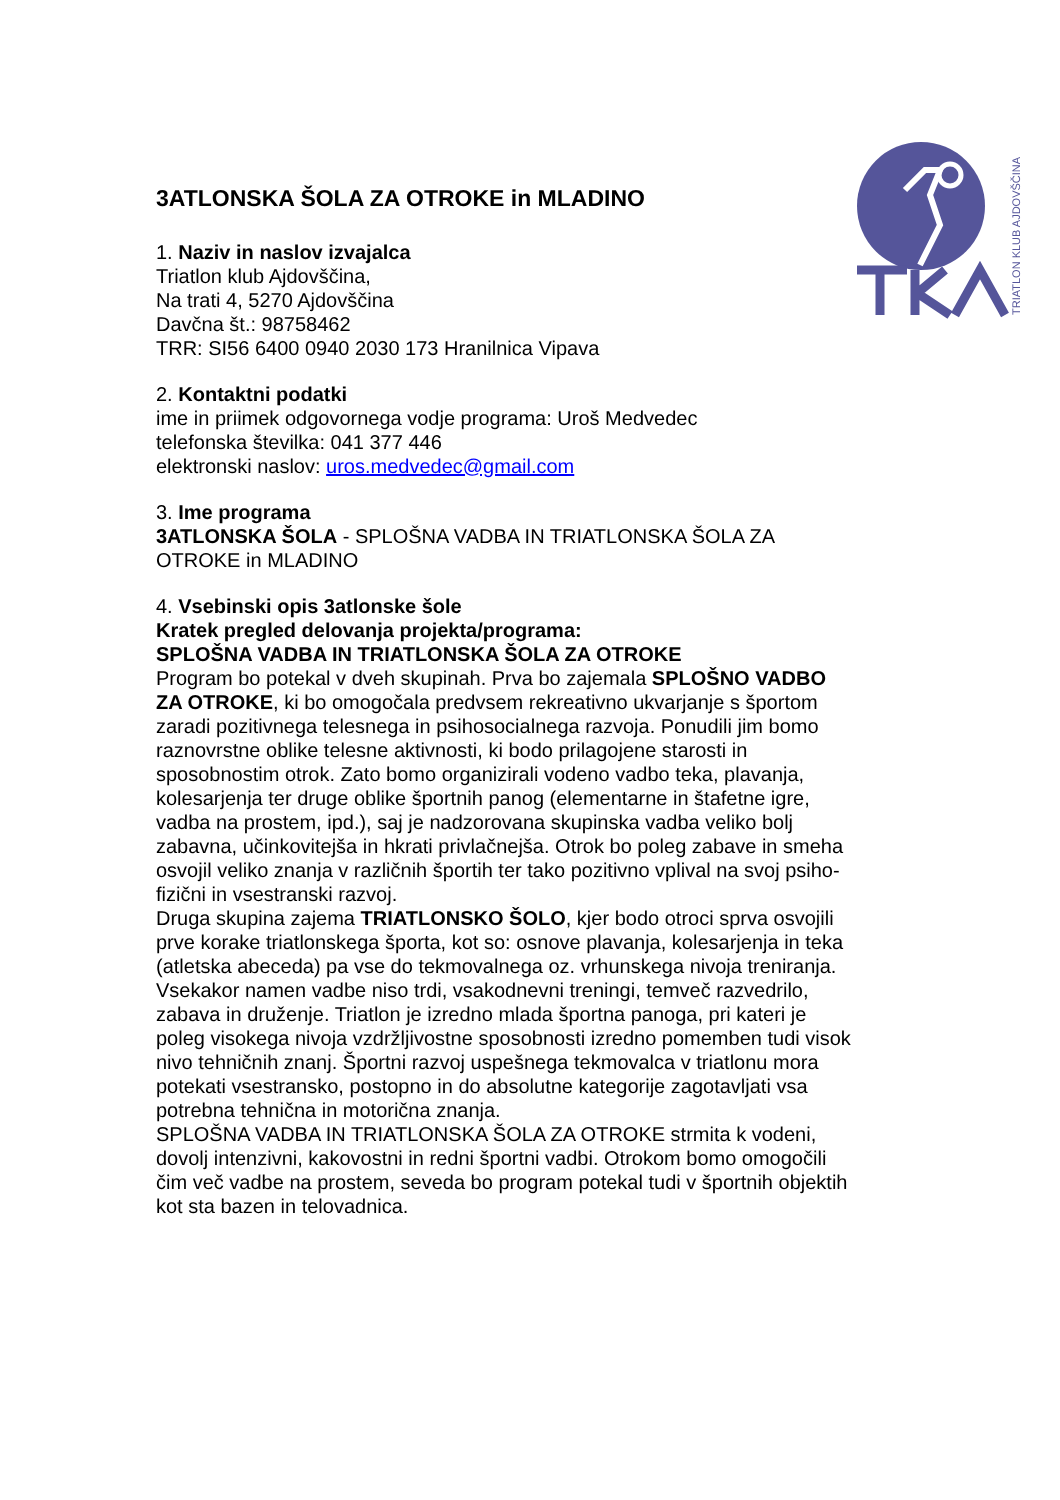TRIATLON KLUB AJDOVŠČINA
3ATLONSKA ŠOLA ZA OTROKE in MLADINO
1. Naziv in naslov izvajalca
Triatlon klub Ajdovščina,
Na trati 4, 5270 Ajdovščina
Davčna št.: 98758462
TRR: SI56 6400 0940 2030 173 Hranilnica Vipava
2. Kontaktni podatki
ime in priimek odgovornega vodje programa: Uroš Medvedec
telefonska številka: 041 377 446
elektronski naslov: uros.medvedec@gmail.com
3. Ime programa
3ATLONSKA ŠOLA - SPLOŠNA VADBA IN TRIATLONSKA ŠOLA ZA OTROKE in MLADINO
4. Vsebinski opis 3atlonske šole
Kratek pregled delovanja projekta/programa:
SPLOŠNA VADBA IN TRIATLONSKA ŠOLA ZA OTROKE
Program bo potekal v dveh skupinah. Prva bo zajemala SPLOŠNO VADBO ZA OTROKE, ki bo omogočala predvsem rekreativno ukvarjanje s športom zaradi pozitivnega telesnega in psihosocialnega razvoja. Ponudili jim bomo raznovrstne oblike telesne aktivnosti, ki bodo prilagojene starosti in sposobnostim otrok. Zato bomo organizirali vodeno vadbo teka, plavanja, kolesarjenja ter druge oblike športnih panog (elementarne in štafetne igre, vadba na prostem, ipd.), saj je nadzorovana skupinska vadba veliko bolj zabavna, učinkovitejša in hkrati privlačnejša. Otrok bo poleg zabave in smeha osvojil veliko znanja v različnih športih ter tako pozitivno vplival na svoj psiho-fizični in vsestranski razvoj.
Druga skupina zajema TRIATLONSKO ŠOLO, kjer bodo otroci sprva osvojili prve korake triatlonskega športa, kot so: osnove plavanja, kolesarjenja in teka (atletska abeceda) pa vse do tekmovalnega oz. vrhunskega nivoja treniranja. Vsekakor namen vadbe niso trdi, vsakodnevni treningi, temveč razvedrilo, zabava in druženje. Triatlon je izredno mlada športna panoga, pri kateri je poleg visokega nivoja vzdržljivostne sposobnosti izredno pomemben tudi visok nivo tehničnih znanj. Športni razvoj uspešnega tekmovalca v triatlonu mora potekati vsestransko, postopno in do absolutne kategorije zagotavljati vsa potrebna tehnična in motorična znanja.
SPLOŠNA VADBA IN TRIATLONSKA ŠOLA ZA OTROKE strmita k vodeni, dovolj intenzivni, kakovostni in redni športni vadbi. Otrokom bomo omogočili čim več vadbe na prostem, seveda bo program potekal tudi v športnih objektih kot sta bazen in telovadnica.